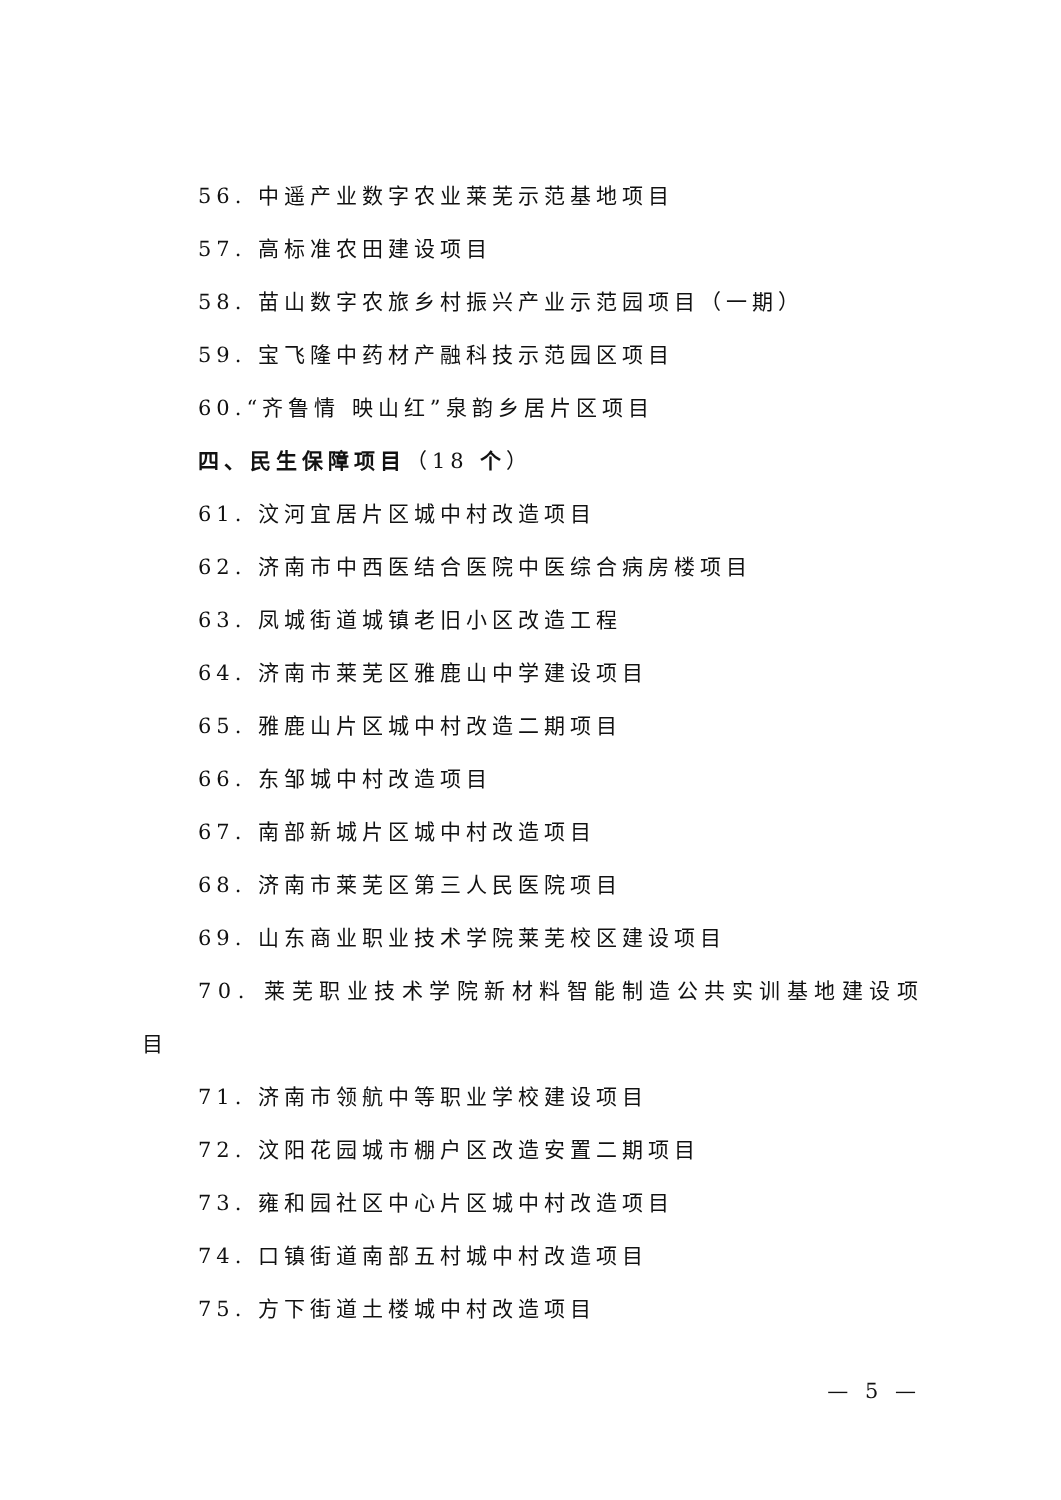56. 中遥产业数字农业莱芜示范基地项目
57. 高标准农田建设项目
58. 苗山数字农旅乡村振兴产业示范园项目（一期）
59. 宝飞隆中药材产融科技示范园区项目
60.“齐鲁情 映山红”泉韵乡居片区项目
四、民生保障项目（18 个）
61. 汶河宜居片区城中村改造项目
62. 济南市中西医结合医院中医综合病房楼项目
63. 凤城街道城镇老旧小区改造工程
64. 济南市莱芜区雅鹿山中学建设项目
65. 雅鹿山片区城中村改造二期项目
66. 东邹城中村改造项目
67. 南部新城片区城中村改造项目
68. 济南市莱芜区第三人民医院项目
69. 山东商业职业技术学院莱芜校区建设项目
70. 莱芜职业技术学院新材料智能制造公共实训基地建设项目
71. 济南市领航中等职业学校建设项目
72. 汶阳花园城市棚户区改造安置二期项目
73. 雍和园社区中心片区城中村改造项目
74. 口镇街道南部五村城中村改造项目
75. 方下街道土楼城中村改造项目
— 5 —